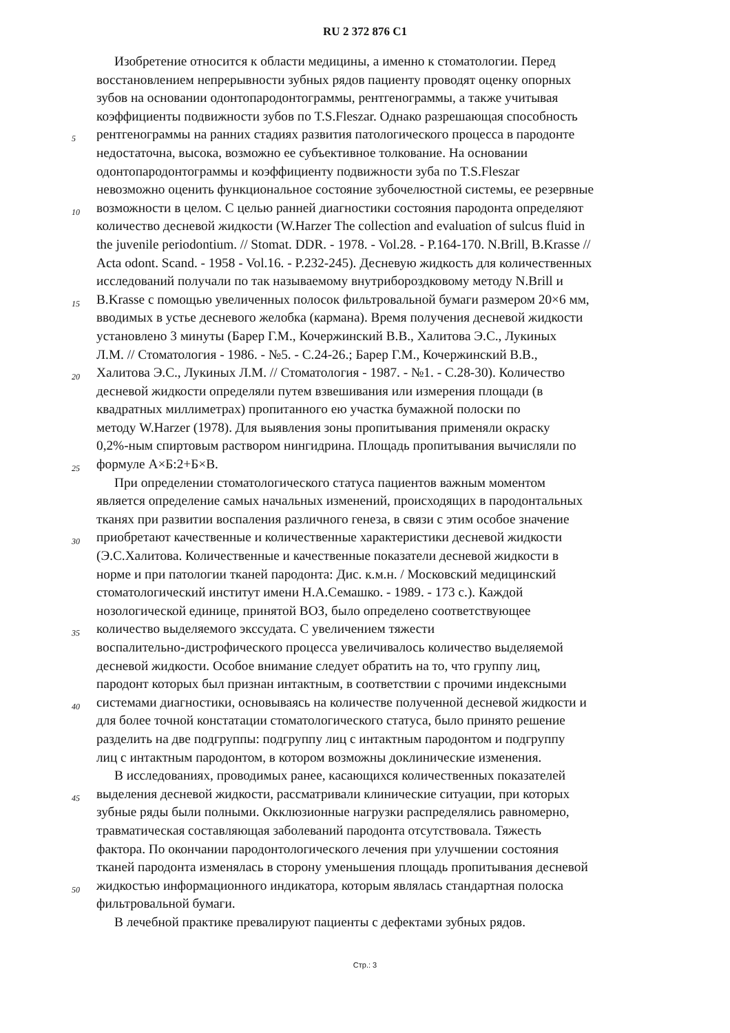RU 2 372 876 C1
Изобретение относится к области медицины, а именно к стоматологии. Перед
восстановлением непрерывности зубных рядов пациенту проводят оценку опорных
зубов на основании одонтопародонтограммы, рентгенограммы, а также учитывая
коэффициенты подвижности зубов по T.S.Fleszar. Однако разрешающая способность
5 рентгенограммы на ранних стадиях развития патологического процесса в пародонте
недостаточна, высока, возможно ее субъективное толкование. На основании
одонтопародонтограммы и коэффициенту подвижности зуба по T.S.Fleszar
невозможно оценить функциональное состояние зубочелюстной системы, ее резервные
10 возможности в целом. С целью ранней диагностики состояния пародонта определяют
количество десневой жидкости (W.Harzer The collection and evaluation of sulcus fluid in
the juvenile periodontium. // Stomat. DDR. - 1978. - Vol.28. - P.164-170. N.Brill, B.Krasse //
Acta odont. Scand. - 1958 - Vol.16. - P.232-245). Десневую жидкость для количественных
исследований получали по так называемому внутрибороздковому методу N.Brill и
15 B.Krasse с помощью увеличенных полосок фильтровальной бумаги размером 20×6 мм,
вводимых в устье десневого желобка (кармана). Время получения десневой жидкости
установлено 3 минуты (Барер Г.М., Кочержинский В.В., Халитова Э.С., Лукиных
Л.М. // Стоматология - 1986. - №5. - С.24-26.; Барер Г.М., Кочержинский В.В.,
20 Халитова Э.С., Лукиных Л.М. // Стоматология - 1987. - №1. - С.28-30). Количество
десневой жидкости определяли путем взвешивания или измерения площади (в
квадратных миллиметрах) пропитанного ею участка бумажной полоски по
методу W.Harzer (1978). Для выявления зоны пропитывания применяли окраску
0,2%-ным спиртовым раствором нингидрина. Площадь пропитывания вычисляли по
25 формуле А×Б:2+Б×В.
При определении стоматологического статуса пациентов важным моментом
является определение самых начальных изменений, происходящих в пародонтальных
тканях при развитии воспаления различного генеза, в связи с этим особое значение
30 приобретают качественные и количественные характеристики десневой жидкости
(Э.С.Халитова. Количественные и качественные показатели десневой жидкости в
норме и при патологии тканей пародонта: Дис. к.м.н. / Московский медицинский
стоматологический институт имени Н.А.Семашко. - 1989. - 173 с.). Каждой
нозологической единице, принятой ВОЗ, было определено соответствующее
35 количество выделяемого экссудата. С увеличением тяжести
воспалительно-дистрофического процесса увеличивалось количество выделяемой
десневой жидкости. Особое внимание следует обратить на то, что группу лиц,
пародонт которых был признан интактным, в соответствии с прочими индексными
40 системами диагностики, основываясь на количестве полученной десневой жидкости и
для более точной констатации стоматологического статуса, было принято решение
разделить на две подгруппы: подгруппу лиц с интактным пародонтом и подгруппу
лиц с интактным пародонтом, в котором возможны доклинические изменения.
В исследованиях, проводимых ранее, касающихся количественных показателей
45 выделения десневой жидкости, рассматривали клинические ситуации, при которых
зубные ряды были полными. Окклюзионные нагрузки распределялись равномерно,
травматическая составляющая заболеваний пародонта отсутствовала. Тяжесть
фактора. По окончании пародонтологического лечения при улучшении состояния
тканей пародонта изменялась в сторону уменьшения площадь пропитывания десневой
50 жидкостью информационного индикатора, которым являлась стандартная полоска
фильтровальной бумаги.
В лечебной практике превалируют пациенты с дефектами зубных рядов.
Стр.: 3